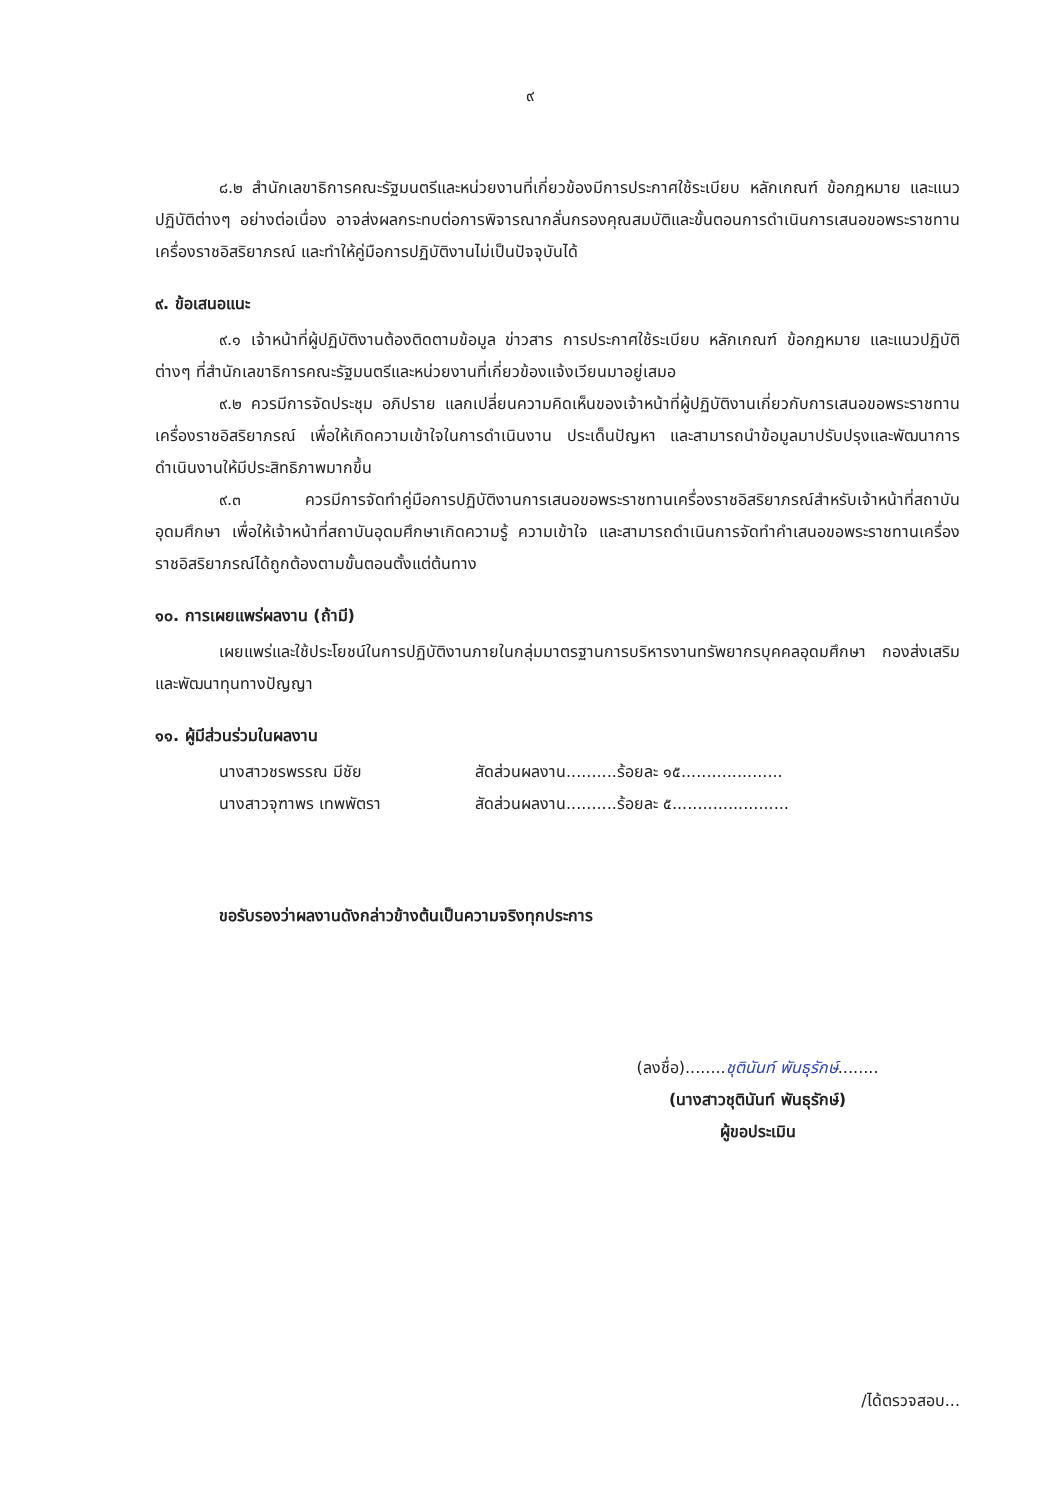๙
๘.๒ สำนักเลขาธิการคณะรัฐมนตรีและหน่วยงานที่เกี่ยวข้องมีการประกาศใช้ระเบียบ หลักเกณฑ์ ข้อกฎหมาย และแนวปฏิบัติต่างๆ อย่างต่อเนื่อง อาจส่งผลกระทบต่อการพิจารณากลั่นกรองคุณสมบัติและขั้นตอนการดำเนินการเสนอขอพระราชทานเครื่องราชอิสริยาภรณ์ และทำให้คู่มือการปฏิบัติงานไม่เป็นปัจจุบันได้
๙. ข้อเสนอแนะ
๙.๑ เจ้าหน้าที่ผู้ปฏิบัติงานต้องติดตามข้อมูล ข่าวสาร การประกาศใช้ระเบียบ หลักเกณฑ์ ข้อกฎหมาย และแนวปฏิบัติต่างๆ ที่สำนักเลขาธิการคณะรัฐมนตรีและหน่วยงานที่เกี่ยวข้องแจ้งเวียนมาอยู่เสมอ
๙.๒ ควรมีการจัดประชุม อภิปราย แลกเปลี่ยนความคิดเห็นของเจ้าหน้าที่ผู้ปฏิบัติงานเกี่ยวกับการเสนอขอพระราชทานเครื่องราชอิสริยาภรณ์ เพื่อให้เกิดความเข้าใจในการดำเนินงาน ประเด็นปัญหา และสามารถนำข้อมูลมาปรับปรุงและพัฒนาการดำเนินงานให้มีประสิทธิภาพมากขึ้น
๙.๓ ควรมีการจัดทำคู่มือการปฏิบัติงานการเสนอขอพระราชทานเครื่องราชอิสริยาภรณ์สำหรับเจ้าหน้าที่สถาบันอุดมศึกษา เพื่อให้เจ้าหน้าที่สถาบันอุดมศึกษาเกิดความรู้ ความเข้าใจ และสามารถดำเนินการจัดทำคำเสนอขอพระราชทานเครื่องราชอิสริยาภรณ์ได้ถูกต้องตามขั้นตอนตั้งแต่ต้นทาง
๑๐. การเผยแพร่ผลงาน (ถ้ามี)
เผยแพร่และใช้ประโยชน์ในการปฏิบัติงานภายในกลุ่มมาตรฐานการบริหารงานทรัพยากรบุคคลอุดมศึกษา กองส่งเสริมและพัฒนาทุนทางปัญญา
๑๑. ผู้มีส่วนร่วมในผลงาน
นางสาวชรพรรณ มีชัย สัดส่วนผลงาน..........ร้อยละ ๑๕....................
นางสาวจุฑาพร เทพพัตรา สัดส่วนผลงาน..........ร้อยละ ๕.......................
ขอรับรองว่าผลงานดังกล่าวข้างต้นเป็นความจริงทุกประการ
(ลงชื่อ)........ชุตินันท์ พันธุรักษ์........
(นางสาวชุตินันท์ พันธุรักษ์)
ผู้ขอประเมิน
/ได้ตรวจสอบ...